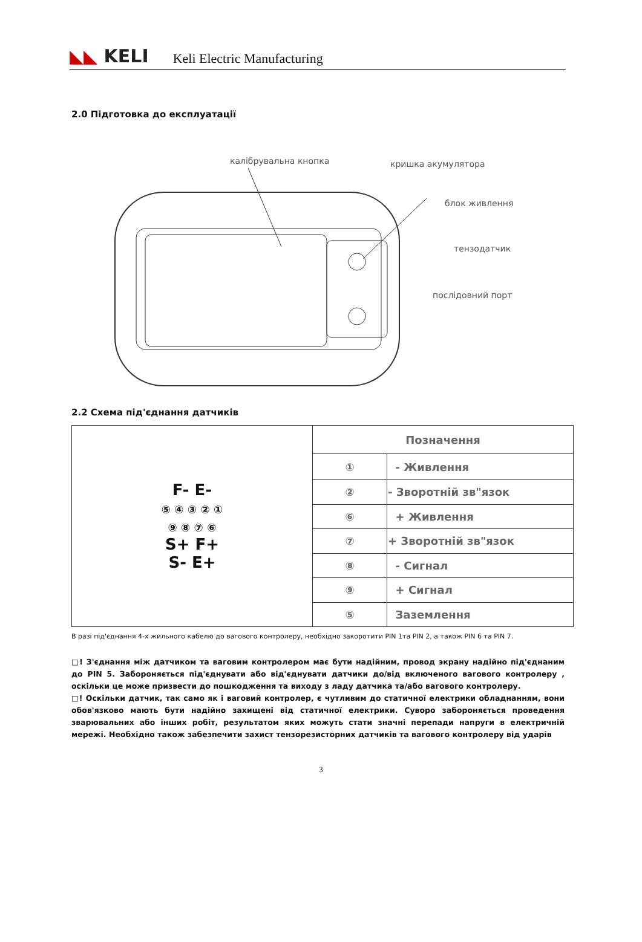◣◣ KELI
Keli Electric Manufacturing
2.0 Підготовка до експлуатації
калібрувальна кнопка кришка акумулятора
блок живлення
тензодатчик
послідовний порт
2.2 Схема під'єднання датчиків
| F- E- ⑤ ④ ③ ② ① ⑨ ⑧ ⑦ ⑥ S+ F+ S- E+ | Позначення | |
| | ① | - Живлення |
| | ② | - Зворотній зв"язок |
| | ⑥ | + Живлення |
| | ⑦ | + Зворотній зв"язок |
| | ⑧ | - Сигнал |
| | ⑨ | + Сигнал |
| | ⑤ | Заземлення |
В разі під'єднання 4-х жильного кабелю до вагового контролеру, необхідно закоротити PIN 1та PIN 2, а також PIN 6 та PIN 7.
□! З'єднання між датчиком та ваговим контролером має бути надійним, провод экрану надійно під'єднаним до PIN 5. Забороняється під'єднувати або від'єднувати датчики до/від включеного вагового контролеру , оскільки це може призвести до пошкодження та виходу з ладу датчика та/або вагового контролеру.
□! Оскільки датчик, так само як і ваговий контролер, є чутливим до статичної електрики обладнанням, вони обов'язково мають бути надійно захищені від статичної електрики. Суворо забороняється проведення зварювальних або інших робіт, результатом яких можуть стати значні перепади напруги в електричній мережі. Необхідно також забезпечити захист тензорезисторних датчиків та вагового контролеру від ударів
3